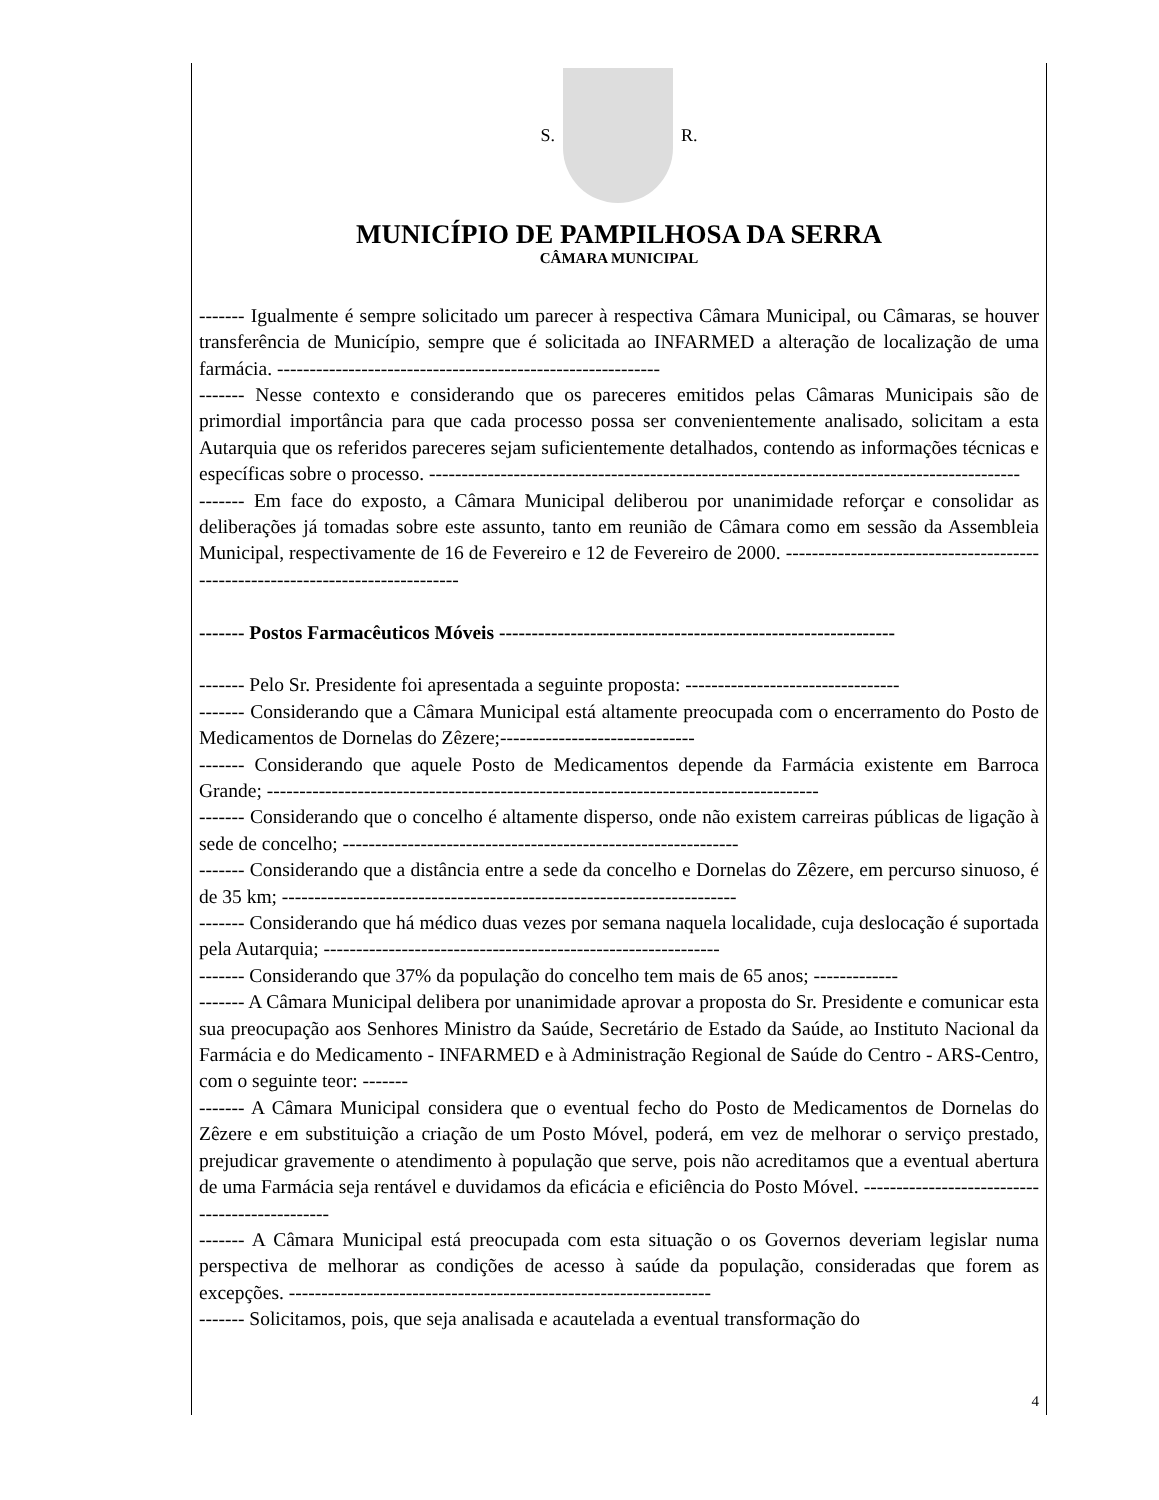S. R.
MUNICÍPIO DE PAMPILHOSA DA SERRA
CÂMARA MUNICIPAL
------- Igualmente é sempre solicitado um parecer à respectiva Câmara Municipal, ou Câmaras, se houver transferência de Município, sempre que é solicitada ao INFARMED a alteração de localização de uma farmácia. -----------------------------------------------------------
------- Nesse contexto e considerando que os pareceres emitidos pelas Câmaras Municipais são de primordial importância para que cada processo possa ser convenientemente analisado, solicitam a esta Autarquia que os referidos pareceres sejam suficientemente detalhados, contendo as informações técnicas e específicas sobre o processo. -------------------------------------------------------------------------------------------
------- Em face do exposto, a Câmara Municipal deliberou por unanimidade reforçar e consolidar as deliberações já tomadas sobre este assunto, tanto em reunião de Câmara como em sessão da Assembleia Municipal, respectivamente de 16 de Fevereiro e 12 de Fevereiro de 2000. -------------------------------------------------------------------------------
------- Postos Farmacêuticos Móveis -------------------------------------------------------------
------- Pelo Sr. Presidente foi apresentada a seguinte proposta: ---------------------------------
------- Considerando que a Câmara Municipal está altamente preocupada com o encerramento do Posto de Medicamentos de Dornelas do Zêzere;------------------------------
------- Considerando que aquele Posto de Medicamentos depende da Farmácia existente em Barroca Grande; -------------------------------------------------------------------------------------
------- Considerando que o concelho é altamente disperso, onde não existem carreiras públicas de ligação à sede de concelho; -------------------------------------------------------------
------- Considerando que a distância entre a sede da concelho e Dornelas do Zêzere, em percurso sinuoso, é de 35 km; ----------------------------------------------------------------------
------- Considerando que há médico duas vezes por semana naquela localidade, cuja deslocação é suportada pela Autarquia; -------------------------------------------------------------
------- Considerando que 37% da população do concelho tem mais de 65 anos; -------------
------- A Câmara Municipal delibera por unanimidade aprovar a proposta do Sr. Presidente e comunicar esta sua preocupação aos Senhores Ministro da Saúde, Secretário de Estado da Saúde, ao Instituto Nacional da Farmácia e do Medicamento - INFARMED e à Administração Regional de Saúde do Centro - ARS-Centro, com o seguinte teor: -------
------- A Câmara Municipal considera que o eventual fecho do Posto de Medicamentos de Dornelas do Zêzere e em substituição a criação de um Posto Móvel, poderá, em vez de melhorar o serviço prestado, prejudicar gravemente o atendimento à população que serve, pois não acreditamos que a eventual abertura de uma Farmácia seja rentável e duvidamos da eficácia e eficiência do Posto Móvel. -----------------------------------------------
------- A Câmara Municipal está preocupada com esta situação o os Governos deveriam legislar numa perspectiva de melhorar as condições de acesso à saúde da população, consideradas que forem as excepções. -----------------------------------------------------------------
------- Solicitamos, pois, que seja analisada e acautelada a eventual transformação do
4